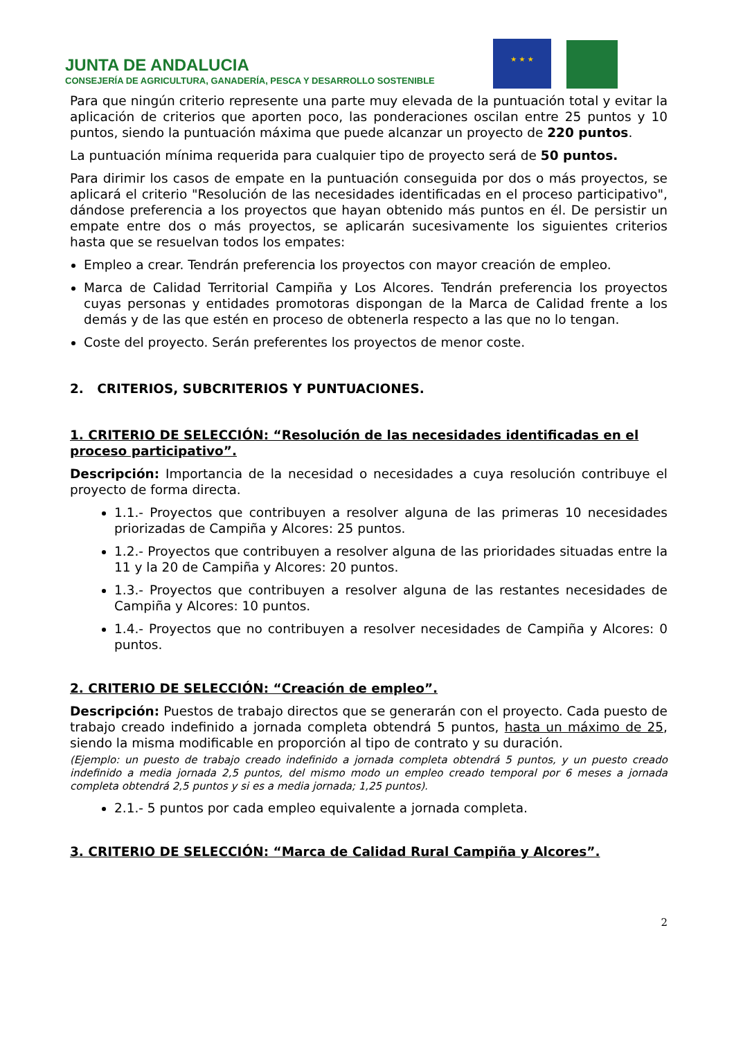JUNTA DE ANDALUCIA
CONSEJERÍA DE AGRICULTURA, GANADERÍA, PESCA Y DESARROLLO SOSTENIBLE
★ ★ ★
Para que ningún criterio represente una parte muy elevada de la puntuación total y evitar la aplicación de criterios que aporten poco, las ponderaciones oscilan entre 25 puntos y 10 puntos, siendo la puntuación máxima que puede alcanzar un proyecto de 220 puntos.
La puntuación mínima requerida para cualquier tipo de proyecto será de 50 puntos.
Para dirimir los casos de empate en la puntuación conseguida por dos o más proyectos, se aplicará el criterio "Resolución de las necesidades identificadas en el proceso participativo", dándose preferencia a los proyectos que hayan obtenido más puntos en él. De persistir un empate entre dos o más proyectos, se aplicarán sucesivamente los siguientes criterios hasta que se resuelvan todos los empates:
Empleo a crear. Tendrán preferencia los proyectos con mayor creación de empleo.
Marca de Calidad Territorial Campiña y Los Alcores. Tendrán preferencia los proyectos cuyas personas y entidades promotoras dispongan de la Marca de Calidad frente a los demás y de las que estén en proceso de obtenerla respecto a las que no lo tengan.
Coste del proyecto. Serán preferentes los proyectos de menor coste.
2. CRITERIOS, SUBCRITERIOS Y PUNTUACIONES.
1. CRITERIO DE SELECCIÓN: “Resolución de las necesidades identificadas en el proceso participativo”.
Descripción: Importancia de la necesidad o necesidades a cuya resolución contribuye el proyecto de forma directa.
1.1.- Proyectos que contribuyen a resolver alguna de las primeras 10 necesidades priorizadas de Campiña y Alcores: 25 puntos.
1.2.- Proyectos que contribuyen a resolver alguna de las prioridades situadas entre la 11 y la 20 de Campiña y Alcores: 20 puntos.
1.3.- Proyectos que contribuyen a resolver alguna de las restantes necesidades de Campiña y Alcores: 10 puntos.
1.4.- Proyectos que no contribuyen a resolver necesidades de Campiña y Alcores: 0 puntos.
2. CRITERIO DE SELECCIÓN: “Creación de empleo”.
Descripción: Puestos de trabajo directos que se generarán con el proyecto. Cada puesto de trabajo creado indefinido a jornada completa obtendrá 5 puntos, hasta un máximo de 25, siendo la misma modificable en proporción al tipo de contrato y su duración.
(Ejemplo: un puesto de trabajo creado indefinido a jornada completa obtendrá 5 puntos, y un puesto creado indefinido a media jornada 2,5 puntos, del mismo modo un empleo creado temporal por 6 meses a jornada completa obtendrá 2,5 puntos y si es a media jornada; 1,25 puntos).
2.1.- 5 puntos por cada empleo equivalente a jornada completa.
3. CRITERIO DE SELECCIÓN: “Marca de Calidad Rural Campiña y Alcores”.
2